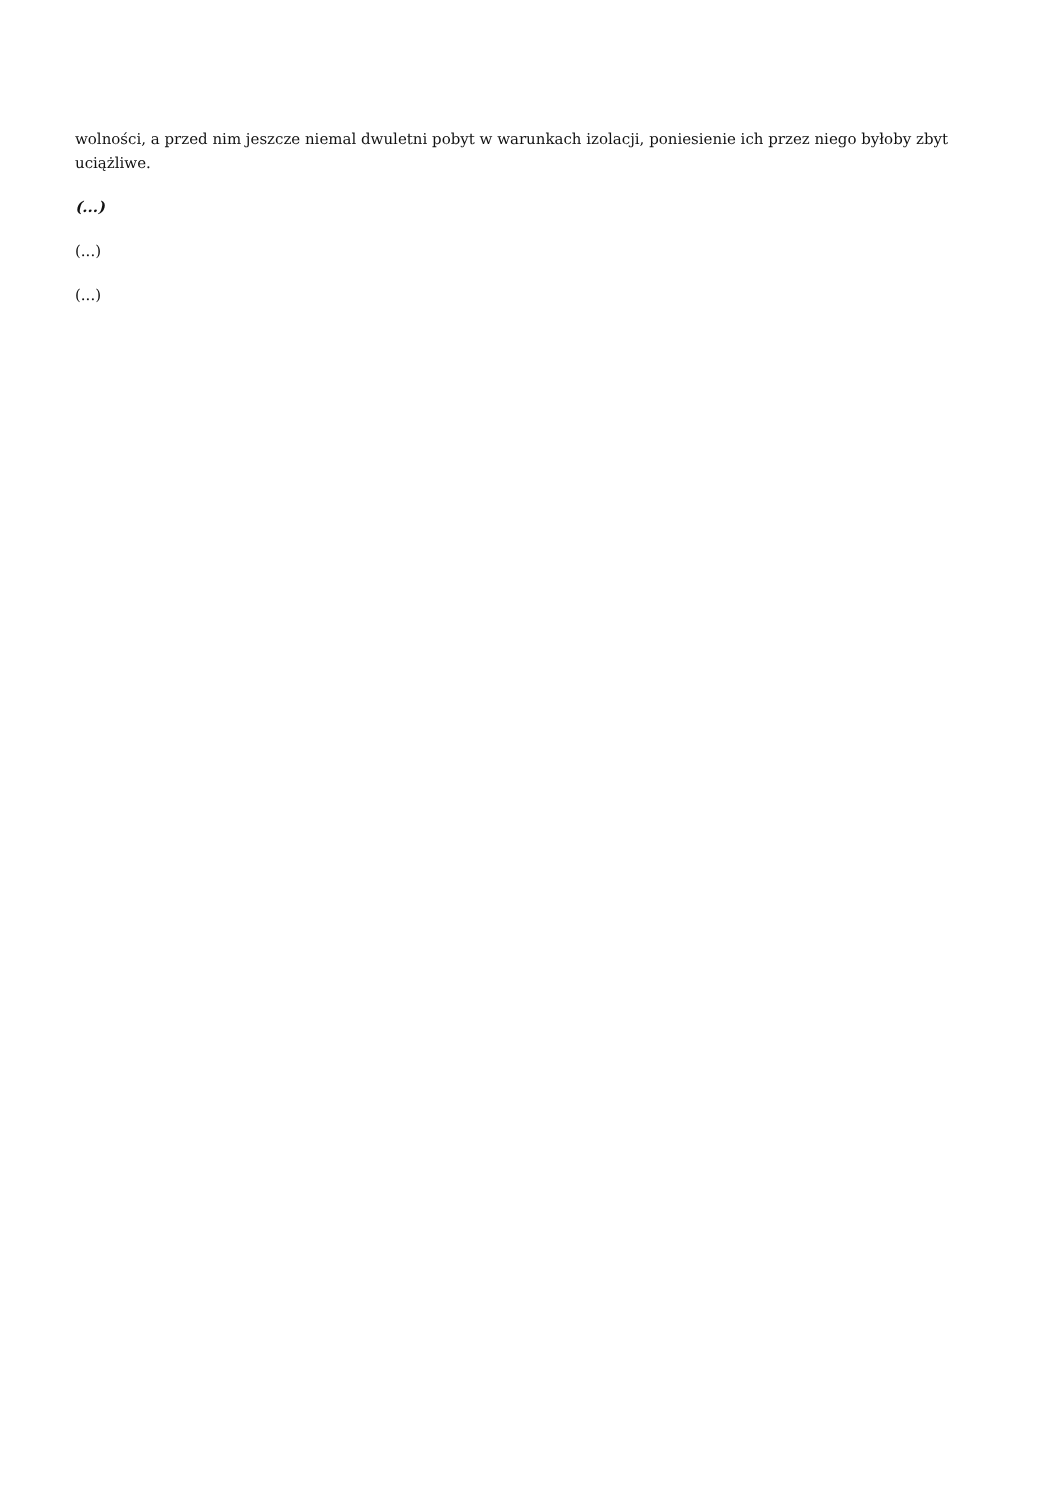wolności, a przed nim jeszcze niemal dwuletni pobyt w warunkach izolacji, poniesienie ich przez niego byłoby zbyt uciążliwe.
(...)
(...)
(...)